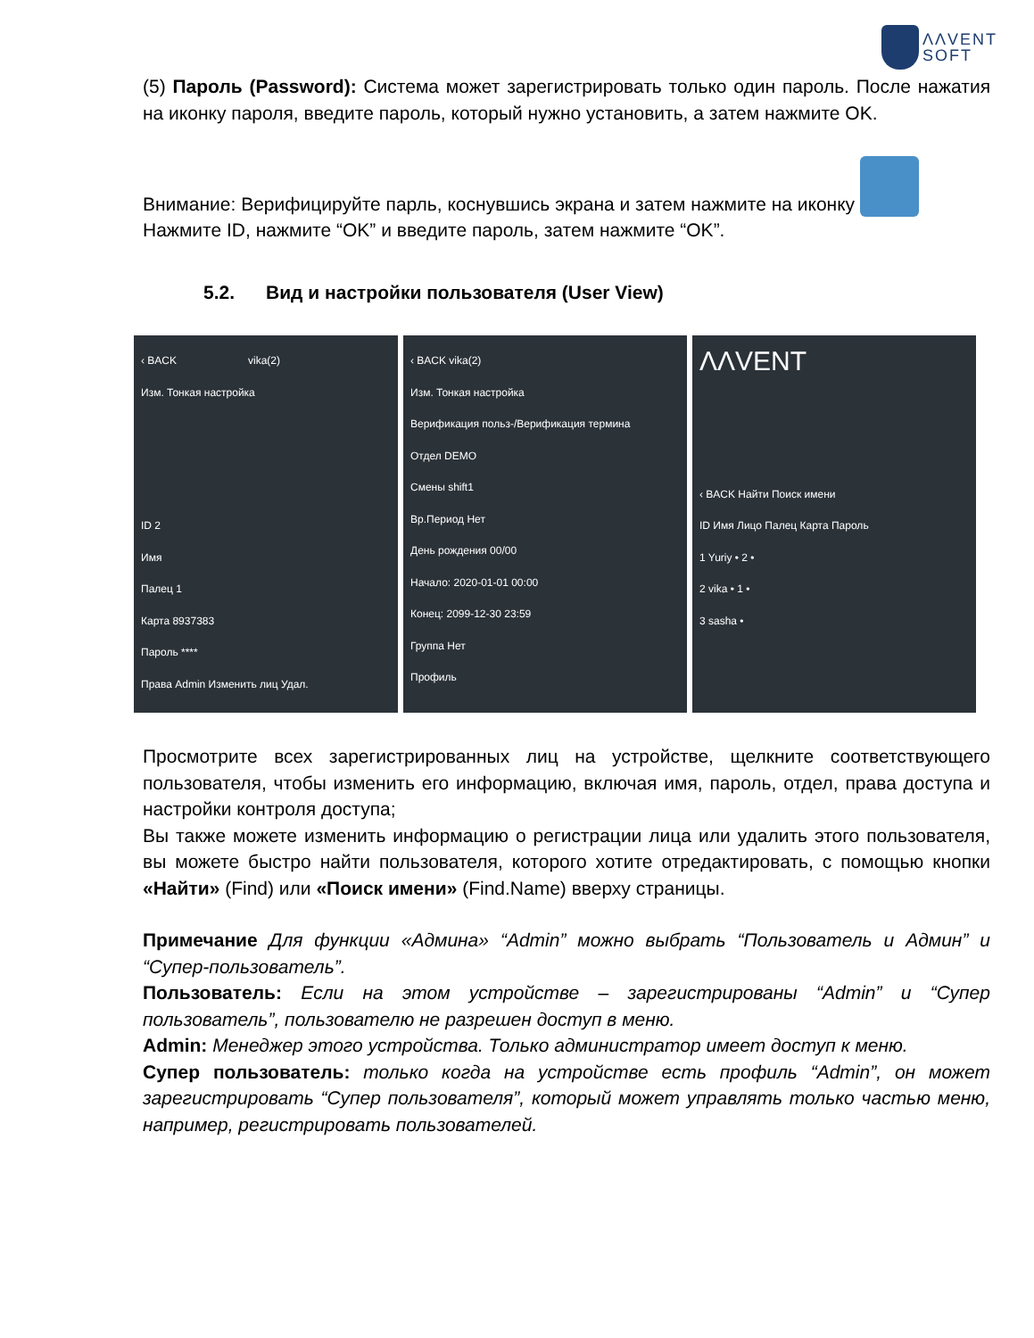ΛΛVENT
SOFT
(5) Пароль (Password): Система может зарегистрировать только один пароль. После нажатия на иконку пароля, введите пароль, который нужно установить, а затем нажмите OK.
Внимание: Верифицируйте парль, коснувшись экрана и затем нажмите на иконку
Нажмите ID, нажмите “OK” и введите пароль, затем нажмите “OK”.
5.2. Вид и настройки пользователя (User View)
‹ BACK vika(2)
Изм. Тонкая настройка
ID 2
Имя
Палец 1
Карта 8937383
Пароль ****
Права Admin Изменить лиц Удал.
‹ BACK vika(2)
Изм. Тонкая настройка
Верификация польз-/Верификация термина
Отдел DEMO
Смены shift1
Вр.Период Нет
День рождения 00/00
Начало: 2020-01-01 00:00
Конец: 2099-12-30 23:59
Группа Нет
Профиль
ΛΛVENT
‹ BACK Найти Поиск имени
ID Имя Лицо Палец Карта Пароль
1 Yuriy • 2 •
2 vika • 1 •
3 sasha •
Просмотрите всех зарегистрированных лиц на устройстве, щелкните соответствующего пользователя, чтобы изменить его информацию, включая имя, пароль, отдел, права доступа и настройки контроля доступа;
Вы также можете изменить информацию о регистрации лица или удалить этого пользователя, вы можете быстро найти пользователя, которого хотите отредактировать, с помощью кнопки «Найти» (Find) или «Поиск имени» (Find.Name) вверху страницы.
Примечание Для функции «Админа» “Admin” можно выбрать “Пользователь и Админ” и “Супер-пользователь”.
Пользователь: Если на этом устройстве – зарегистрированы “Admin” и “Супер пользователь”, пользователю не разрешен доступ в меню.
Admin: Менеджер этого устройства. Только администратор имеет доступ к меню.
Супер пользователь: только когда на устройстве есть профиль “Admin”, он может зарегистрировать “Супер пользователя”, который может управлять только частью меню, например, регистрировать пользователей.